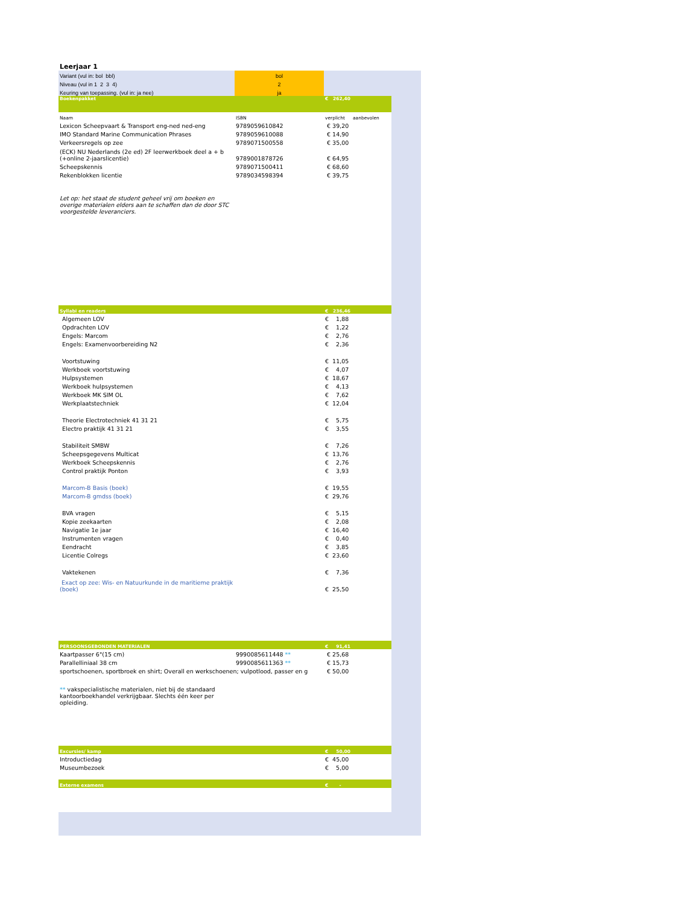Leerjaar 1
| Variant (vul in: bol bbl) | bol | | |
| Niveau (vul in 1 2 3 4) | 2 | | |
| Keuring van toepassing. (vul in: ja nee) | ja | | |
| Boekenpakket | | € 262,40 | |
| Naam | ISBN | verplicht | aanbevolen |
| Lexicon Scheepvaart & Transport eng-ned ned-eng | 9789059610842 | € 39,20 | |
| IMO Standard Marine Communication Phrases | 9789059610088 | € 14,90 | |
| Verkeersregels op zee | 9789071500558 | € 35,00 | |
| (ECK) NU Nederlands (2e ed) 2F leerwerkboek deel a + b (+online 2-jaarslicentie) | 9789001878726 | € 64,95 | |
| Scheepskennis | 9789071500411 | € 68,60 | |
| Rekenblokken licentie | 9789034598394 | € 39,75 | |
| Let op: het staat de student geheel vrij om boeken en overige materialen elders aan te schaffen dan de door STC voorgestelde leveranciers. | | | |
| Syllabi en readers | | € 236,46 | |
| Algemeen LOV | | € 1,88 | |
| Opdrachten LOV | | € 1,22 | |
| Engels: Marcom | | € 2,76 | |
| Engels: Examenvoorbereiding N2 | | € 2,36 | |
| Voortstuwing | | € 11,05 | |
| Werkboek voortstuwing | | € 4,07 | |
| Hulpsystemen | | € 18,67 | |
| Werkboek hulpsystemen | | € 4,13 | |
| Werkboek MK SIM OL | | € 7,62 | |
| Werkplaatstechniek | | € 12,04 | |
| Theorie Electrotechniek 41 31 21 | | € 5,75 | |
| Electro praktijk 41 31 21 | | € 3,55 | |
| Stabiliteit SMBW | | € 7,26 | |
| Scheepsgegevens Multicat | | € 13,76 | |
| Werkboek Scheepskennis | | € 2,76 | |
| Control praktijk Ponton | | € 3,93 | |
| Marcom-B Basis (boek) | | € 19,55 | |
| Marcom-B gmdss (boek) | | € 29,76 | |
| BVA vragen | | € 5,15 | |
| Kopie zeekaarten | | € 2,08 | |
| Navigatie 1e jaar | | € 16,40 | |
| Instrumenten vragen | | € 0,40 | |
| Eendracht | | € 3,85 | |
| Licentie Colregs | | € 23,60 | |
| Vaktekenen | | € 7,36 | |
| Exact op zee: Wis- en Natuurkunde in de maritieme praktijk (boek) | | € 25,50 | |
| PERSOONSGEBONDEN MATERIALEN | | € 91,41 | |
| Kaartpasser 6"(15 cm) | 9990085611448 ** | € 25,68 | |
| Parallelliniaal 38 cm | 9990085611363 ** | € 15,73 | |
| sportschoenen, sportbroek en shirt; Overall en werkschoenen; vulpotlood, passer en g | | € 50,00 | |
| ** vakspecialistische materialen, niet bij de standaard kantoorboekhandel verkrijgbaar. Slechts één keer per opleiding. | | | |
| Excursies/ kamp | | € 50,00 | |
| Introductiedag | | € 45,00 | |
| Museumbezoek | | € 5,00 | |
| Externe examens | | € - | |